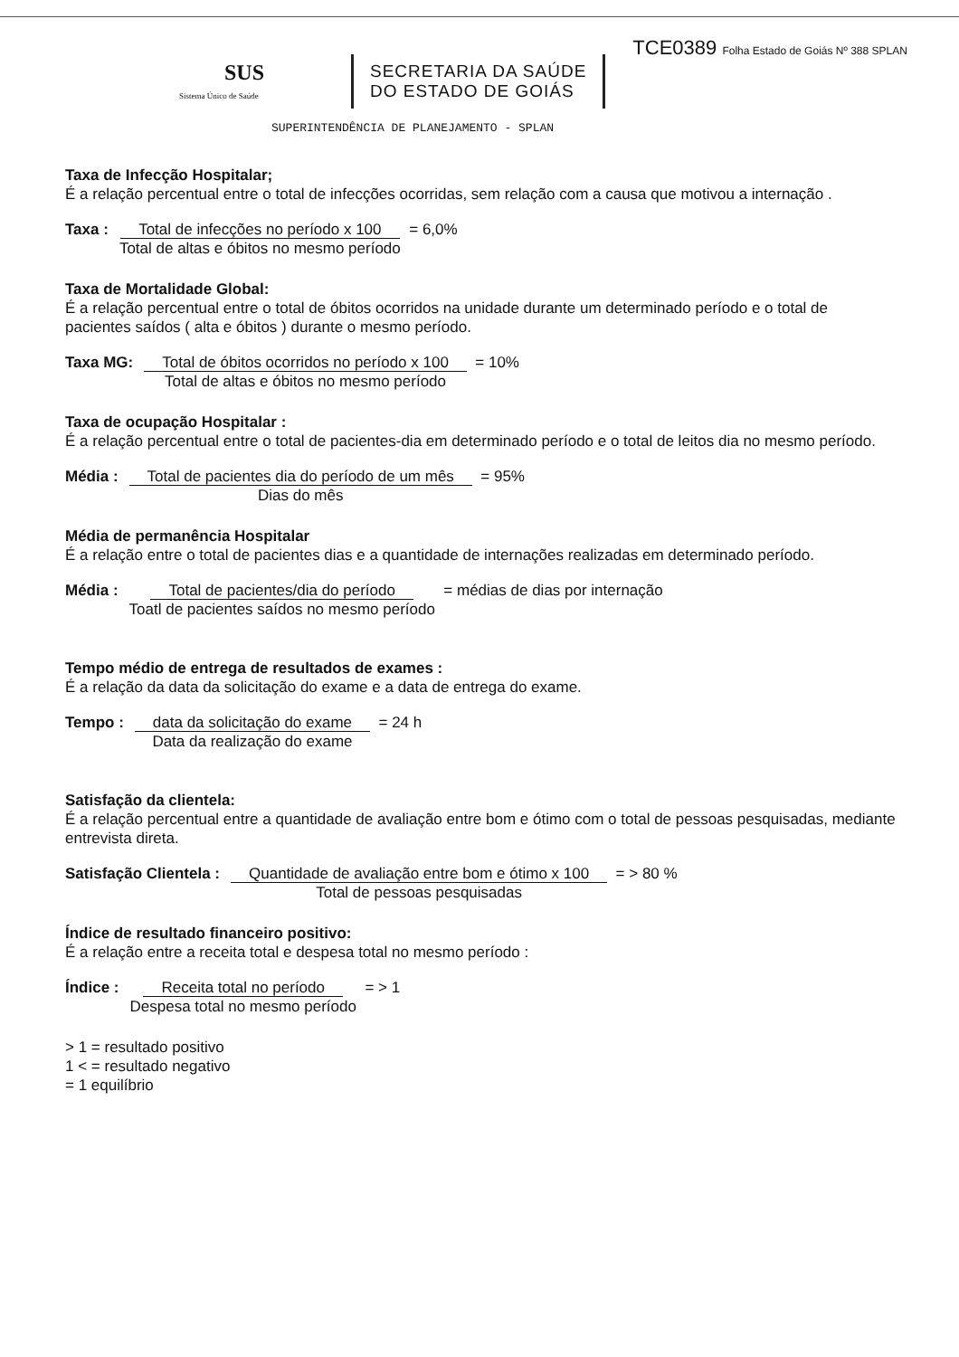SUS
Sistema Único de Saúde
SECRETARIA DA SAÚDE
DO ESTADO DE GOIÁS
TCE0389 Folha Estado de Goiás Nº 388 SPLAN
SUPERINTENDÊNCIA DE PLANEJAMENTO - SPLAN
Taxa de Infecção Hospitalar;
É a relação percentual entre o total de infecções ocorridas, sem relação com a causa que motivou a internação .
Taxa : Total de infecções no período x 100
Total de altas e óbitos no mesmo período = 6,0%
Taxa de Mortalidade Global:
É a relação percentual entre o total de óbitos ocorridos na unidade durante um determinado período e o total de pacientes saídos ( alta e óbitos ) durante o mesmo período.
Taxa MG: Total de óbitos ocorridos no período x 100
Total de altas e óbitos no mesmo período = 10%
Taxa de ocupação Hospitalar :
É a relação percentual entre o total de pacientes-dia em determinado período e o total de leitos dia no mesmo período.
Média : Total de pacientes dia do período de um mês
Dias do mês = 95%
Média de permanência Hospitalar
É a relação entre o total de pacientes dias e a quantidade de internações realizadas em determinado período.
Média : Total de pacientes/dia do período
Toatl de pacientes saídos no mesmo período = médias de dias por internação
Tempo médio de entrega de resultados de exames :
É a relação da data da solicitação do exame e a data de entrega do exame.
Tempo : data da solicitação do exame
Data da realização do exame = 24 h
Satisfação da clientela:
É a relação percentual entre a quantidade de avaliação entre bom e ótimo com o total de pessoas pesquisadas, mediante entrevista direta.
Satisfação Clientela : Quantidade de avaliação entre bom e ótimo x 100
Total de pessoas pesquisadas = > 80 %
Índice de resultado financeiro positivo:
É a relação entre a receita total e despesa total no mesmo período :
Índice : Receita total no período
Despesa total no mesmo período = > 1
> 1 = resultado positivo
1 < = resultado negativo
= 1 equilíbrio